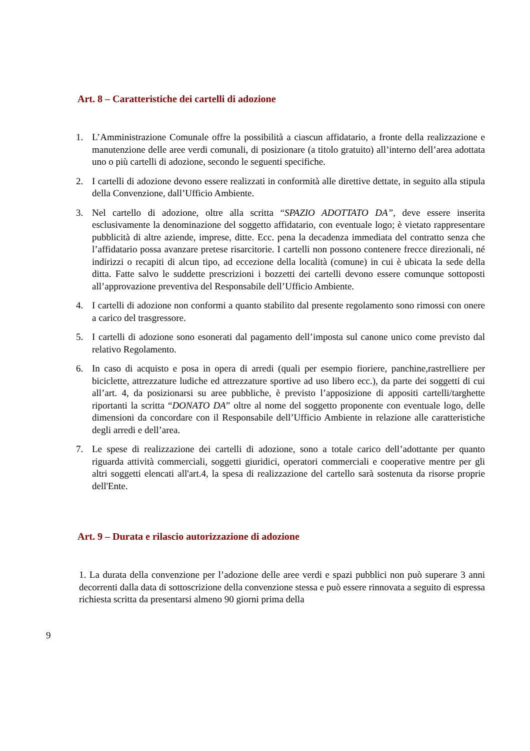Art. 8 – Caratteristiche dei cartelli di adozione
1. L’Amministrazione Comunale offre la possibilità a ciascun affidatario, a fronte della realizzazione e manutenzione delle aree verdi comunali, di posizionare (a titolo gratuito) all’interno dell’area adottata uno o più cartelli di adozione, secondo le seguenti specifiche.
2. I cartelli di adozione devono essere realizzati in conformità alle direttive dettate, in seguito alla stipula della Convenzione, dall’Ufficio Ambiente.
3. Nel cartello di adozione, oltre alla scritta “SPAZIO ADOTTATO DA”, deve essere inserita esclusivamente la denominazione del soggetto affidatario, con eventuale logo; è vietato rappresentare pubblicità di altre aziende, imprese, ditte. Ecc. pena la decadenza immediata del contratto senza che l’affidatario possa avanzare pretese risarcitorie. I cartelli non possono contenere frecce direzionali, né indirizzi o recapiti di alcun tipo, ad eccezione della località (comune) in cui è ubicata la sede della ditta. Fatte salvo le suddette prescrizioni i bozzetti dei cartelli devono essere comunque sottoposti all’approvazione preventiva del Responsabile dell’Ufficio Ambiente.
4. I cartelli di adozione non conformi a quanto stabilito dal presente regolamento sono rimossi con onere a carico del trasgressore.
5. I cartelli di adozione sono esonerati dal pagamento dell’imposta sul canone unico come previsto dal relativo Regolamento.
6. In caso di acquisto e posa in opera di arredi (quali per esempio fioriere, panchine,rastrelliere per biciclette, attrezzature ludiche ed attrezzature sportive ad uso libero ecc.), da parte dei soggetti di cui all’art. 4, da posizionarsi su aree pubbliche, è previsto l’apposizione di appositi cartelli/targhette riportanti la scritta “DONATO DA” oltre al nome del soggetto proponente con eventuale logo, delle dimensioni da concordare con il Responsabile dell’Ufficio Ambiente in relazione alle caratteristiche degli arredi e dell’area.
7. Le spese di realizzazione dei cartelli di adozione, sono a totale carico dell’adottante per quanto riguarda attività commerciali, soggetti giuridici, operatori commerciali e cooperative mentre per gli altri soggetti elencati all'art.4, la spesa di realizzazione del cartello sarà sostenuta da risorse proprie dell'Ente.
Art. 9 – Durata e rilascio autorizzazione di adozione
1. La durata della convenzione per l’adozione delle aree verdi e spazi pubblici non può superare 3 anni decorrenti dalla data di sottoscrizione della convenzione stessa e può essere rinnovata a seguito di espressa richiesta scritta da presentarsi almeno 90 giorni prima della
9